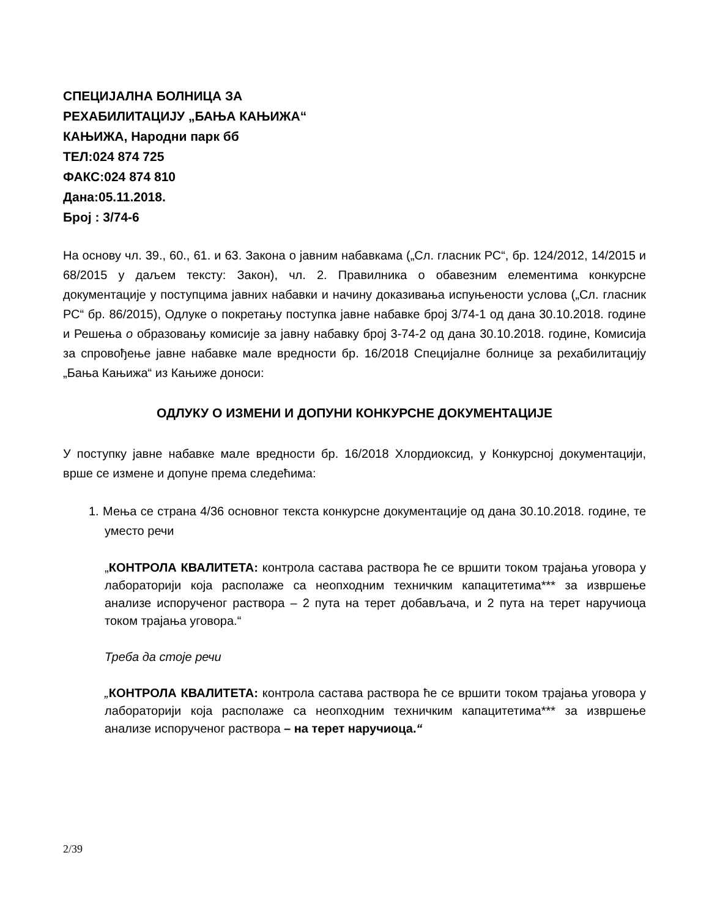СПЕЦИЈАЛНА БОЛНИЦА ЗА
РЕХАБИЛИТАЦИЈУ „БАЊА КАЊИЖА“
КАЊИЖА, Народни парк бб
ТЕЛ:024 874 725
ФАКС:024 874 810
Дана:05.11.2018.
Број : 3/74-6
На основу чл. 39., 60., 61. и 63. Закона о јавним набавкама („Сл. гласник РС“, бр. 124/2012, 14/2015 и 68/2015 у даљем тексту: Закон), чл. 2. Правилника о обавезним елементима конкурсне документације у поступцима јавних набавки и начину доказивања испуњености услова („Сл. гласник РС“ бр. 86/2015), Одлуке о покретању поступка јавне набавке број 3/74-1 од дана 30.10.2018. године и Решења о образовању комисије за јавну набавку број 3-74-2 од дана 30.10.2018. године, Комисија за спровођење јавне набавке мале вредности бр. 16/2018 Специјалне болнице за рехабилитацију „Бања Кањижа“ из Кањиже доноси:
ОДЛУКУ О ИЗМЕНИ И ДОПУНИ КОНКУРСНЕ ДОКУМЕНТАЦИЈЕ
У поступку јавне набавке мале вредности бр. 16/2018 Хлордиоксид, у Конкурсној документацији, врше се измене и допуне према следећима:
1. Мења се страна 4/36 основног текста конкурсне документације од дана 30.10.2018. године, те уместо речи
„КОНТРОЛА КВАЛИТЕТА: контрола састава раствора ће се вршити током трајања уговора у лабораторији која располаже са неопходним техничким капацитетима*** за извршење анализе испорученог раствора – 2 пута на терет добављача, и 2 пута на терет наручиоца током трајања уговора.“
Треба да стоје речи
„КОНТРОЛА КВАЛИТЕТА: контрола састава раствора ће се вршити током трајања уговора у лабораторији која располаже са неопходним техничким капацитетима*** за извршење анализе испорученог раствора – на терет наручиоца.“
2/39